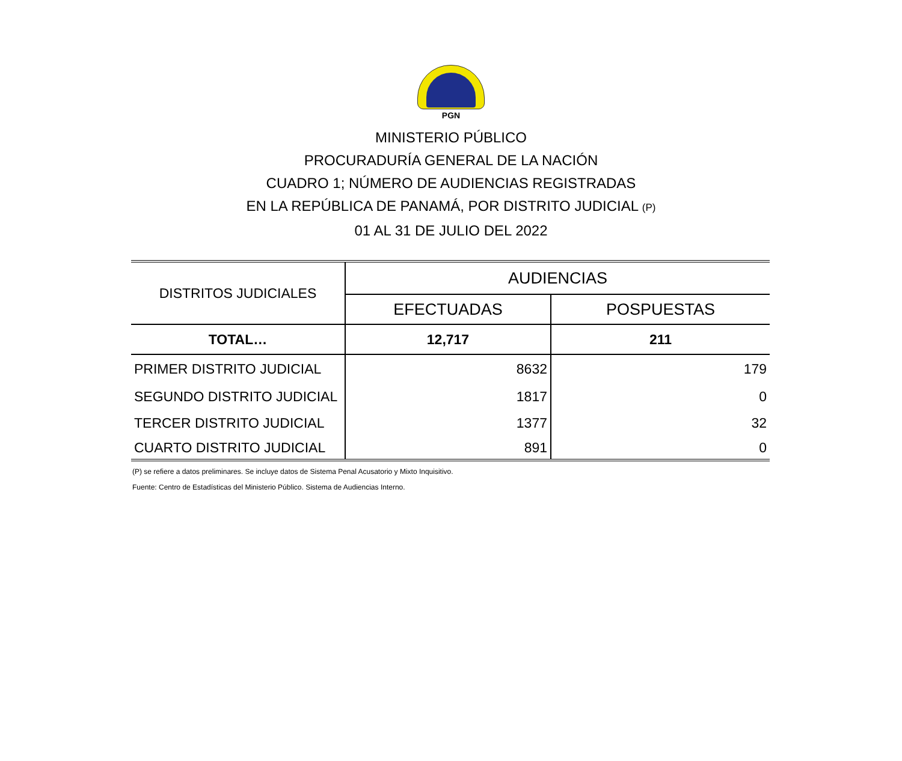PGN
MINISTERIO PÚBLICO
PROCURADURÍA GENERAL DE LA NACIÓN
CUADRO 1; NÚMERO DE AUDIENCIAS REGISTRADAS
EN LA REPÚBLICA DE PANAMÁ, POR DISTRITO JUDICIAL (P)
01 AL 31 DE JULIO DEL 2022
| DISTRITOS JUDICIALES | AUDIENCIAS | |
| --- | --- | --- |
| | EFECTUADAS | POSPUESTAS |
| TOTAL… | 12,717 | 211 |
| PRIMER DISTRITO JUDICIAL | 8632 | 179 |
| SEGUNDO DISTRITO JUDICIAL | 1817 | 0 |
| TERCER DISTRITO JUDICIAL | 1377 | 32 |
| CUARTO DISTRITO JUDICIAL | 891 | 0 |
(P) se refiere a datos preliminares. Se incluye datos de Sistema Penal Acusatorio y Mixto Inquisitivo.
Fuente: Centro de Estadísticas del Ministerio Público. Sistema de Audiencias Interno.